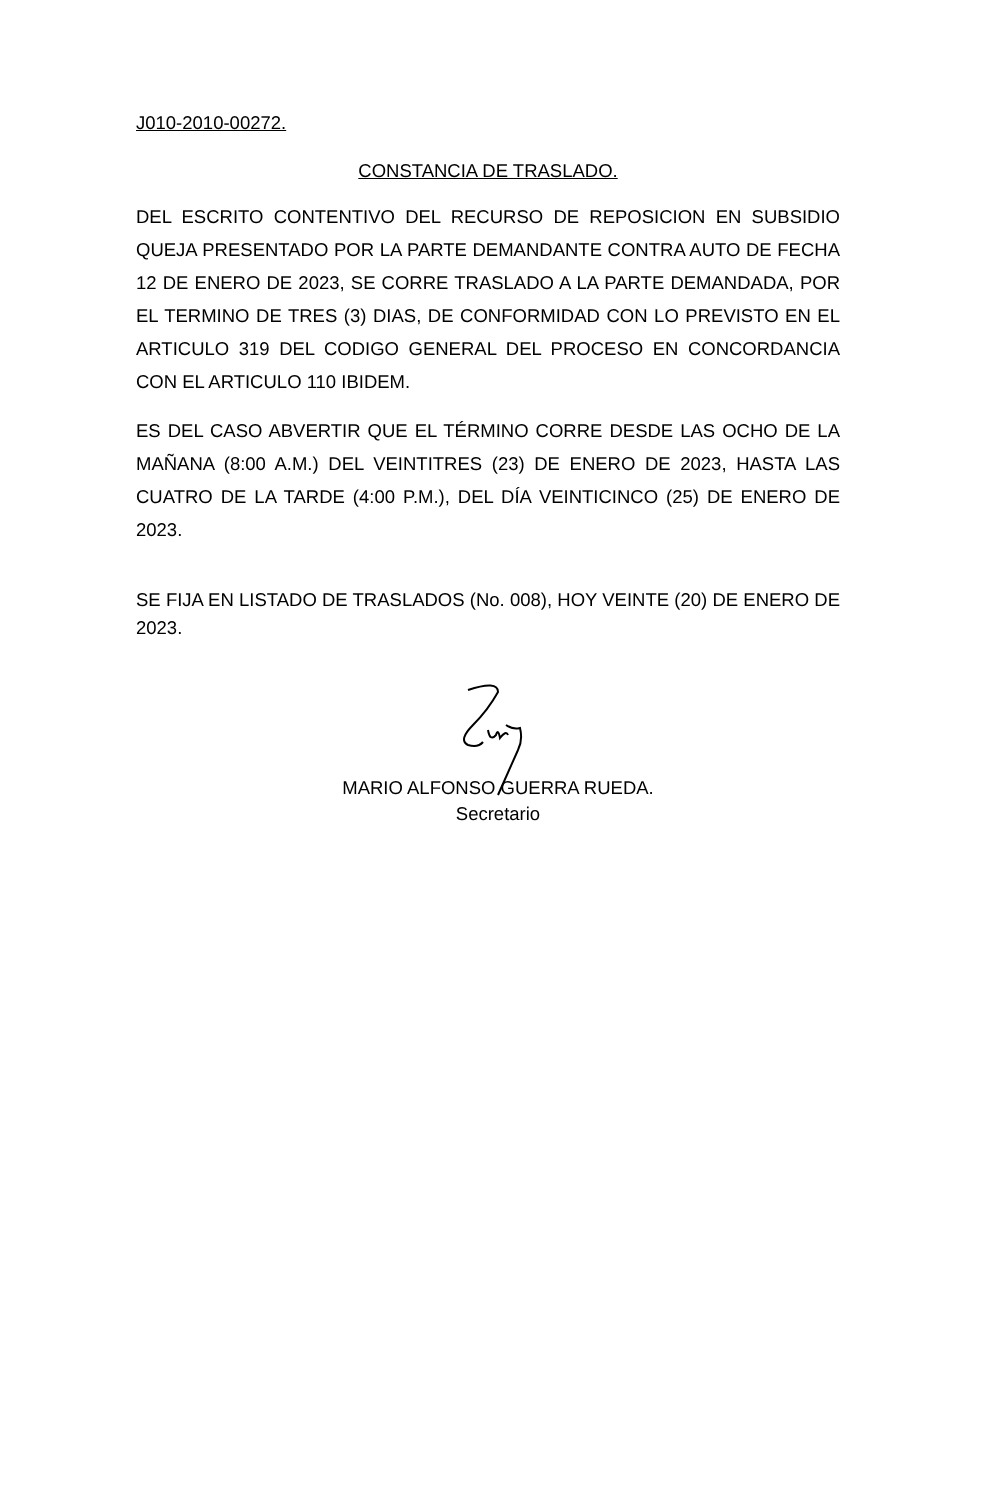J010-2010-00272.
CONSTANCIA DE TRASLADO.
DEL ESCRITO CONTENTIVO DEL RECURSO DE REPOSICION EN SUBSIDIO QUEJA PRESENTADO POR LA PARTE DEMANDANTE CONTRA AUTO DE FECHA 12 DE ENERO DE 2023, SE CORRE TRASLADO A LA PARTE DEMANDADA, POR EL TERMINO DE TRES (3) DIAS, DE CONFORMIDAD CON LO PREVISTO EN EL ARTICULO 319 DEL CODIGO GENERAL DEL PROCESO EN CONCORDANCIA CON EL ARTICULO 110 IBIDEM.
ES DEL CASO ABVERTIR QUE EL TÉRMINO CORRE DESDE LAS OCHO DE LA MAÑANA (8:00 A.M.) DEL VEINTITRES (23) DE ENERO DE 2023, HASTA LAS CUATRO DE LA TARDE (4:00 P.M.), DEL DÍA VEINTICINCO (25) DE ENERO DE 2023.
SE FIJA EN LISTADO DE TRASLADOS (No. 008), HOY VEINTE (20) DE ENERO DE 2023.
MARIO ALFONSO GUERRA RUEDA.
Secretario